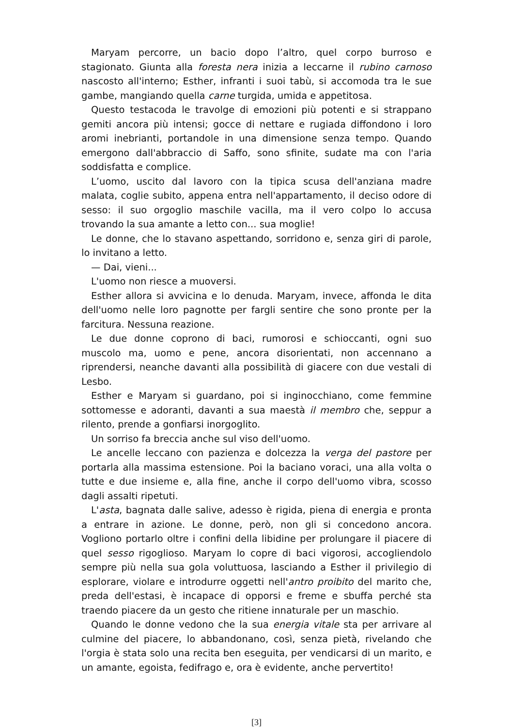Maryam percorre, un bacio dopo l’altro, quel corpo burroso e stagionato. Giunta alla foresta nera inizia a leccarne il rubino carnoso nascosto all'interno; Esther, infranti i suoi tabù, si accomoda tra le sue gambe, mangiando quella carne turgida, umida e appetitosa.
Questo testacoda le travolge di emozioni più potenti e si strappano gemiti ancora più intensi; gocce di nettare e rugiada diffondono i loro aromi inebrianti, portandole in una dimensione senza tempo. Quando emergono dall'abbraccio di Saffo, sono sfinite, sudate ma con l'aria soddisfatta e complice.
L’uomo, uscito dal lavoro con la tipica scusa dell'anziana madre malata, coglie subito, appena entra nell'appartamento, il deciso odore di sesso: il suo orgoglio maschile vacilla, ma il vero colpo lo accusa trovando la sua amante a letto con... sua moglie!
Le donne, che lo stavano aspettando, sorridono e, senza giri di parole, lo invitano a letto.
— Dai, vieni...
L'uomo non riesce a muoversi.
Esther allora si avvicina e lo denuda. Maryam, invece, affonda le dita dell'uomo nelle loro pagnotte per fargli sentire che sono pronte per la farcitura. Nessuna reazione.
Le due donne coprono di baci, rumorosi e schioccanti, ogni suo muscolo ma, uomo e pene, ancora disorientati, non accennano a riprendersi, neanche davanti alla possibilità di giacere con due vestali di Lesbo.
Esther e Maryam si guardano, poi si inginocchiano, come femmine sottomesse e adoranti, davanti a sua maestà il membro che, seppur a rilento, prende a gonfiarsi inorgoglito.
Un sorriso fa breccia anche sul viso dell'uomo.
Le ancelle leccano con pazienza e dolcezza la verga del pastore per portarla alla massima estensione. Poi la baciano voraci, una alla volta o tutte e due insieme e, alla fine, anche il corpo dell'uomo vibra, scosso dagli assalti ripetuti.
L'asta, bagnata dalle salive, adesso è rigida, piena di energia e pronta a entrare in azione. Le donne, però, non gli si concedono ancora. Vogliono portarlo oltre i confini della libidine per prolungare il piacere di quel sesso rigoglioso. Maryam lo copre di baci vigorosi, accogliendolo sempre più nella sua gola voluttuosa, lasciando a Esther il privilegio di esplorare, violare e introdurre oggetti nell'antro proibito del marito che, preda dell'estasi, è incapace di opporsi e freme e sbuffa perché sta traendo piacere da un gesto che ritiene innaturale per un maschio.
Quando le donne vedono che la sua energia vitale sta per arrivare al culmine del piacere, lo abbandonano, così, senza pietà, rivelando che l'orgia è stata solo una recita ben eseguita, per vendicarsi di un marito, e un amante, egoista, fedifrago e, ora è evidente, anche pervertito!
[3]